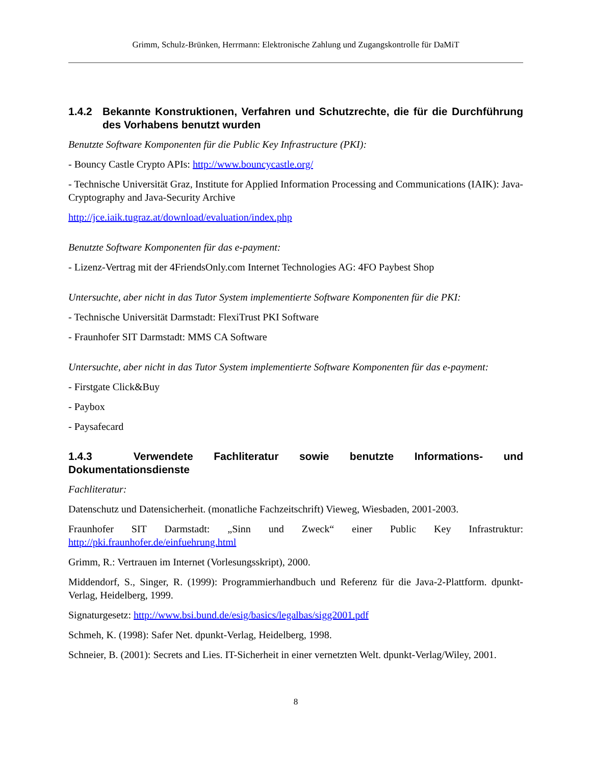Grimm, Schulz-Brünken, Herrmann: Elektronische Zahlung und Zugangskontrolle für DaMiT
1.4.2 Bekannte Konstruktionen, Verfahren und Schutzrechte, die für die Durchführung des Vorhabens benutzt wurden
Benutzte Software Komponenten für die Public Key Infrastructure (PKI):
- Bouncy Castle Crypto APIs: http://www.bouncycastle.org/
- Technische Universität Graz, Institute for Applied Information Processing and Communications (IAIK): Java-Cryptography and Java-Security Archive
http://jce.iaik.tugraz.at/download/evaluation/index.php
Benutzte Software Komponenten für das e-payment:
- Lizenz-Vertrag mit der 4FriendsOnly.com Internet Technologies AG: 4FO Paybest Shop
Untersuchte, aber nicht in das Tutor System implementierte Software Komponenten für die PKI:
- Technische Universität Darmstadt: FlexiTrust PKI Software
- Fraunhofer SIT Darmstadt: MMS CA Software
Untersuchte, aber nicht in das Tutor System implementierte Software Komponenten für das e-payment:
- Firstgate Click&Buy
- Paybox
- Paysafecard
1.4.3 Verwendete Fachliteratur sowie benutzte Informations- und Dokumentationsdienste
Fachliteratur:
Datenschutz und Datensicherheit. (monatliche Fachzeitschrift) Vieweg, Wiesbaden, 2001-2003.
Fraunhofer SIT Darmstadt: „Sinn und Zweck“ einer Public Key Infrastruktur: http://pki.fraunhofer.de/einfuehrung.html
Grimm, R.: Vertrauen im Internet (Vorlesungsskript), 2000.
Middendorf, S., Singer, R. (1999): Programmierhandbuch und Referenz für die Java-2-Plattform. dpunkt-Verlag, Heidelberg, 1999.
Signaturgesetz: http://www.bsi.bund.de/esig/basics/legalbas/sigg2001.pdf
Schmeh, K. (1998): Safer Net. dpunkt-Verlag, Heidelberg, 1998.
Schneier, B. (2001): Secrets and Lies. IT-Sicherheit in einer vernetzten Welt. dpunkt-Verlag/Wiley, 2001.
8